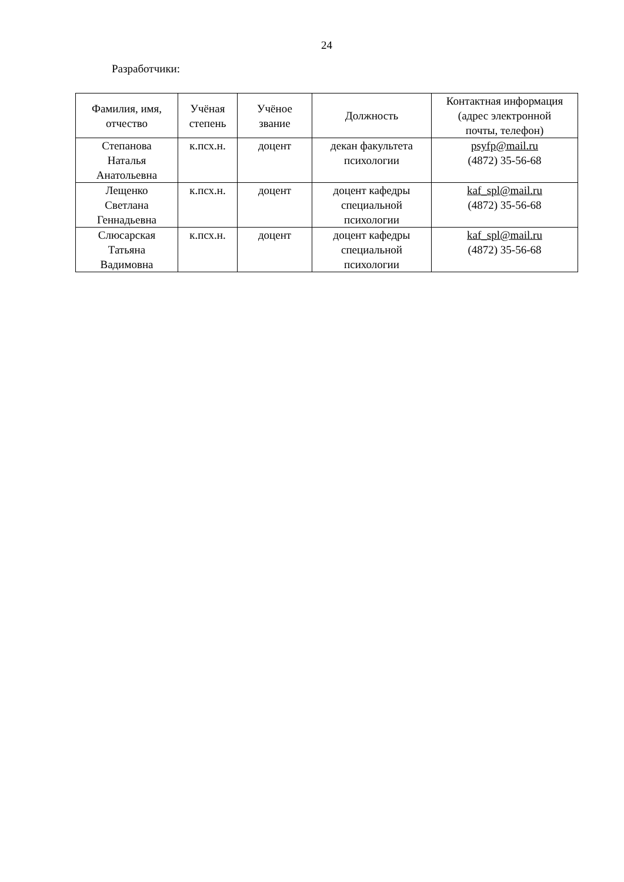24
Разработчики:
| Фамилия, имя, отчество | Учёная степень | Учёное звание | Должность | Контактная информация (адрес электронной почты, телефон) |
| --- | --- | --- | --- | --- |
| Степанова Наталья Анатольевна | к.псх.н. | доцент | декан факультета психологии | psyfp@mail.ru (4872) 35-56-68 |
| Лещенко Светлана Геннадьевна | к.псх.н. | доцент | доцент кафедры специальной психологии | kaf_spl@mail.ru (4872) 35-56-68 |
| Слюсарская Татьяна Вадимовна | к.псх.н. | доцент | доцент кафедры специальной психологии | kaf_spl@mail.ru (4872) 35-56-68 |